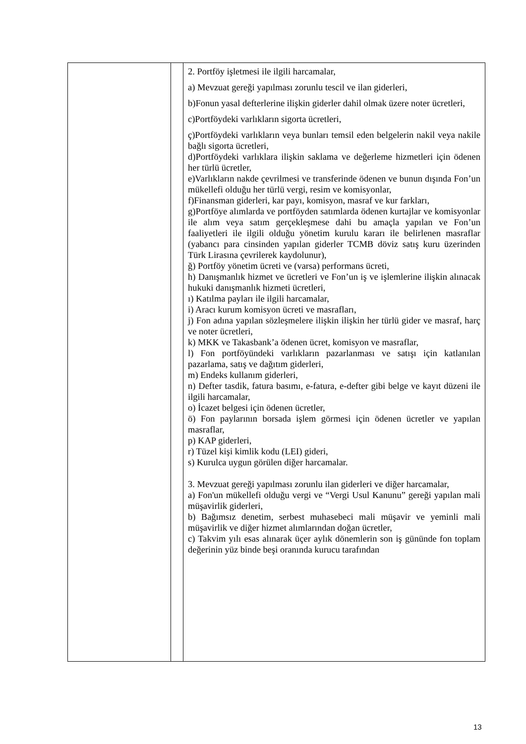| | | 2. Portföy işletmesi ile ilgili harcamalar, a) Mevzuat gereği yapılması zorunlu tescil ve ilan giderleri, b)Fonun yasal defterlerine ilişkin giderler dahil olmak üzere noter ücretleri, c)Portföydeki varlıkların sigorta ücretleri, ç)Portföydeki varlıkların veya bunları temsil eden belgelerin nakil veya nakile bağlı sigorta ücretleri, d)Portföydeki varlıklara ilişkin saklama ve değerleme hizmetleri için ödenen her türlü ücretler, e)Varlıkların nakde çevrilmesi ve transferinde ödenen ve bunun dışında Fon’un mükellefi olduğu her türlü vergi, resim ve komisyonlar, f)Finansman giderleri, kar payı, komisyon, masraf ve kur farkları, g)Portföye alımlarda ve portföyden satımlarda ödenen kurtajlar ve komisyonlar ile alım veya satım gerçekleşmese dahi bu amaçla yapılan ve Fon’un faaliyetleri ile ilgili olduğu yönetim kurulu kararı ile belirlenen masraflar (yabancı para cinsinden yapılan giderler TCMB döviz satış kuru üzerinden Türk Lirasına çevrilerek kaydolunur), ğ) Portföy yönetim ücreti ve (varsa) performans ücreti, h) Danışmanlık hizmet ve ücretleri ve Fon’un iş ve işlemlerine ilişkin alınacak hukuki danışmanlık hizmeti ücretleri, ı) Katılma payları ile ilgili harcamalar, i) Aracı kurum komisyon ücreti ve masrafları, j) Fon adına yapılan sözleşmelere ilişkin ilişkin her türlü gider ve masraf, harç ve noter ücretleri, k) MKK ve Takasbank’a ödenen ücret, komisyon ve masraflar, l) Fon portföyündeki varlıkların pazarlanması ve satışı için katlanılan pazarlama, satış ve dağıtım giderleri, m) Endeks kullanım giderleri, n) Defter tasdik, fatura basımı, e-fatura, e-defter gibi belge ve kayıt düzeni ile ilgili harcamalar, o) İcazet belgesi için ödenen ücretler, ö) Fon paylarının borsada işlem görmesi için ödenen ücretler ve yapılan masraflar, p) KAP giderleri, r) Tüzel kişi kimlik kodu (LEI) gideri, s) Kurulca uygun görülen diğer harcamalar. 3. Mevzuat gereği yapılması zorunlu ilan giderleri ve diğer harcamalar, a) Fon'un mükellefi olduğu vergi ve “Vergi Usul Kanunu” gereği yapılan mali müşavirlik giderleri, b) Bağımsız denetim, serbest muhasebeci mali müşavir ve yeminli mali müşavirlik ve diğer hizmet alımlarından doğan ücretler, c) Takvim yılı esas alınarak üçer aylık dönemlerin son iş gününde fon toplam değerinin yüz binde beşi oranında kurucu tarafından |
13